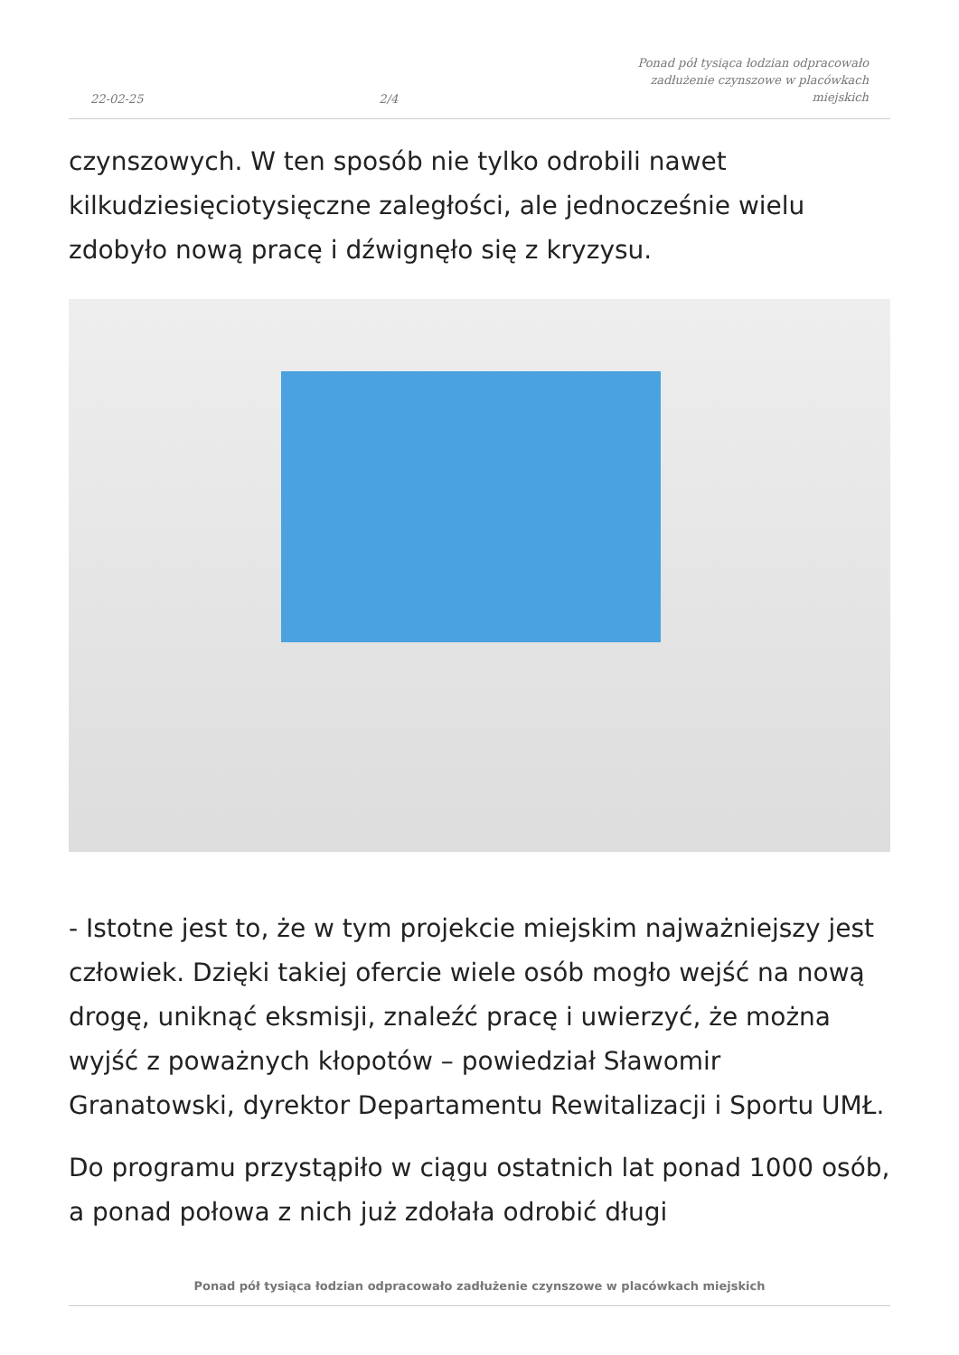22-02-25 2/4 Ponad pół tysiąca łodzian odpracowało zadłużenie czynszowe w placówkach miejskich
czynszowych. W ten sposób nie tylko odrobili nawet kilkudziesięciotysięczne zaległości, ale jednocześnie wielu zdobyło nową pracę i dźwignęło się z kryzysu.
- Istotne jest to, że w tym projekcie miejskim najważniejszy jest człowiek. Dzięki takiej ofercie wiele osób mogło wejść na nową drogę, uniknąć eksmisji, znaleźć pracę i uwierzyć, że można wyjść z poważnych kłopotów – powiedział Sławomir Granatowski, dyrektor Departamentu Rewitalizacji i Sportu UMŁ.
Do programu przystąpiło w ciągu ostatnich lat ponad 1000 osób, a ponad połowa z nich już zdołała odrobić długi
Ponad pół tysiąca łodzian odpracowało zadłużenie czynszowe w placówkach miejskich